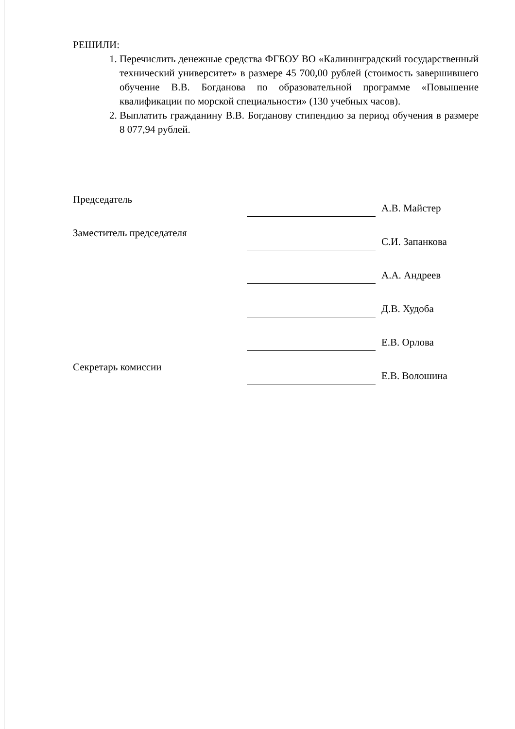РЕШИЛИ:
1. Перечислить денежные средства ФГБОУ ВО «Калининградский государственный технический университет» в размере 45 700,00 рублей (стоимость завершившего обучение В.В. Богданова по образовательной программе «Повышение квалификации по морской специальности» (130 учебных часов).
2. Выплатить гражданину В.В. Богданову стипендию за период обучения в размере 8 077,94 рублей.
| Председатель | | А.В. Майстер |
| Заместитель председателя | | С.И. Запанкова |
| | | А.А. Андреев |
| | | Д.В. Худоба |
| | | Е.В. Орлова |
| Секретарь комиссии | | Е.В. Волошина |